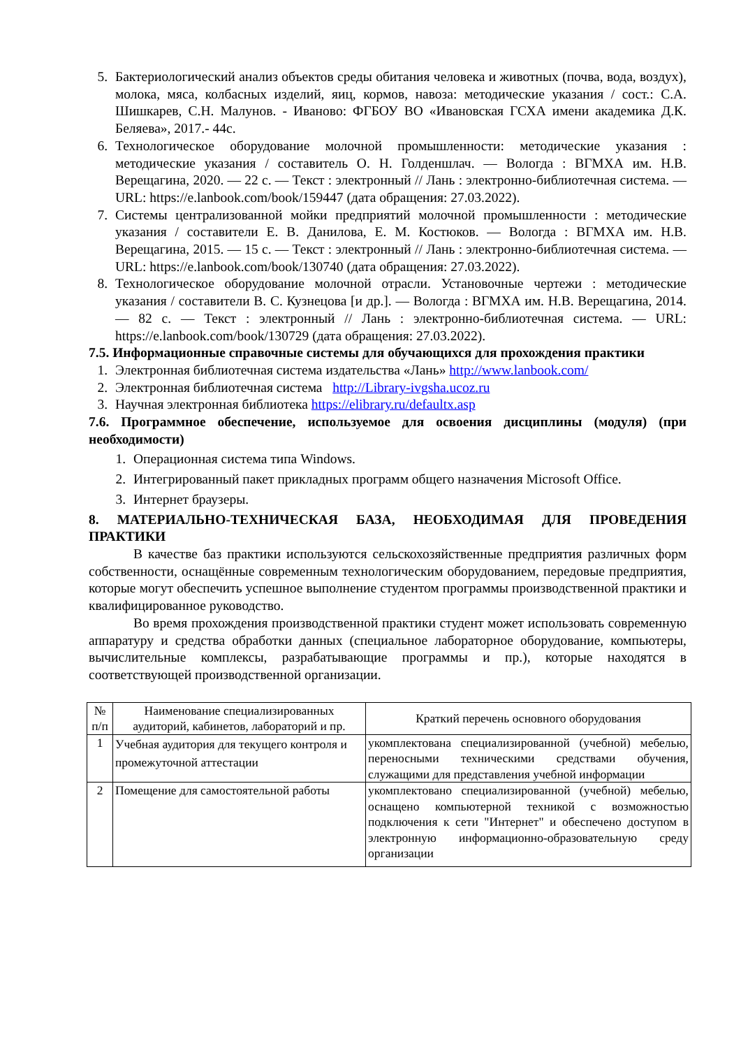5. Бактериологический анализ объектов среды обитания человека и животных (почва, вода, воздух), молока, мяса, колбасных изделий, яиц, кормов, навоза: методические указания / сост.: С.А. Шишкарев, С.Н. Малунов. - Иваново: ФГБОУ ВО «Ивановская ГСХА имени академика Д.К. Беляева», 2017.- 44с.
6. Технологическое оборудование молочной промышленности: методические указания : методические указания / составитель О. Н. Голденшлач. — Вологда : ВГМХА им. Н.В. Верещагина, 2020. — 22 с. — Текст : электронный // Лань : электронно-библиотечная система. — URL: https://e.lanbook.com/book/159447 (дата обращения: 27.03.2022).
7. Системы централизованной мойки предприятий молочной промышленности : методические указания / составители Е. В. Данилова, Е. М. Костюков. — Вологда : ВГМХА им. Н.В. Верещагина, 2015. — 15 с. — Текст : электронный // Лань : электронно-библиотечная система. — URL: https://e.lanbook.com/book/130740 (дата обращения: 27.03.2022).
8. Технологическое оборудование молочной отрасли. Установочные чертежи : методические указания / составители В. С. Кузнецова [и др.]. — Вологда : ВГМХА им. Н.В. Верещагина, 2014. — 82 с. — Текст : электронный // Лань : электронно-библиотечная система. — URL: https://e.lanbook.com/book/130729 (дата обращения: 27.03.2022).
7.5. Информационные справочные системы для обучающихся для прохождения практики
1. Электронная библиотечная система издательства «Лань» http://www.lanbook.com/
2. Электронная библиотечная система http://Library-ivgsha.ucoz.ru
3. Научная электронная библиотека https://elibrary.ru/defaultx.asp
7.6. Программное обеспечение, используемое для освоения дисциплины (модуля) (при необходимости)
1. Операционная система типа Windows.
2. Интегрированный пакет прикладных программ общего назначения Microsoft Office.
3. Интернет браузеры.
8. МАТЕРИАЛЬНО-ТЕХНИЧЕСКАЯ БАЗА, НЕОБХОДИМАЯ ДЛЯ ПРОВЕДЕНИЯ ПРАКТИКИ
В качестве баз практики используются сельскохозяйственные предприятия различных форм собственности, оснащённые современным технологическим оборудованием, передовые предприятия, которые могут обеспечить успешное выполнение студентом программы производственной практики и квалифицированное руководство.
Во время прохождения производственной практики студент может использовать современную аппаратуру и средства обработки данных (специальное лабораторное оборудование, компьютеры, вычислительные комплексы, разрабатывающие программы и пр.), которые находятся в соответствующей производственной организации.
| № п/п | Наименование специализированных аудиторий, кабинетов, лабораторий и пр. | Краткий перечень основного оборудования |
| --- | --- | --- |
| 1 | Учебная аудитория для текущего контроля и промежуточной аттестации | укомплектована специализированной (учебной) мебелью, переносными техническими средствами обучения, служащими для представления учебной информации |
| 2 | Помещение для самостоятельной работы | укомплектовано специализированной (учебной) мебелью, оснащено компьютерной техникой с возможностью подключения к сети "Интернет" и обеспечено доступом в электронную информационно-образовательную среду организации |